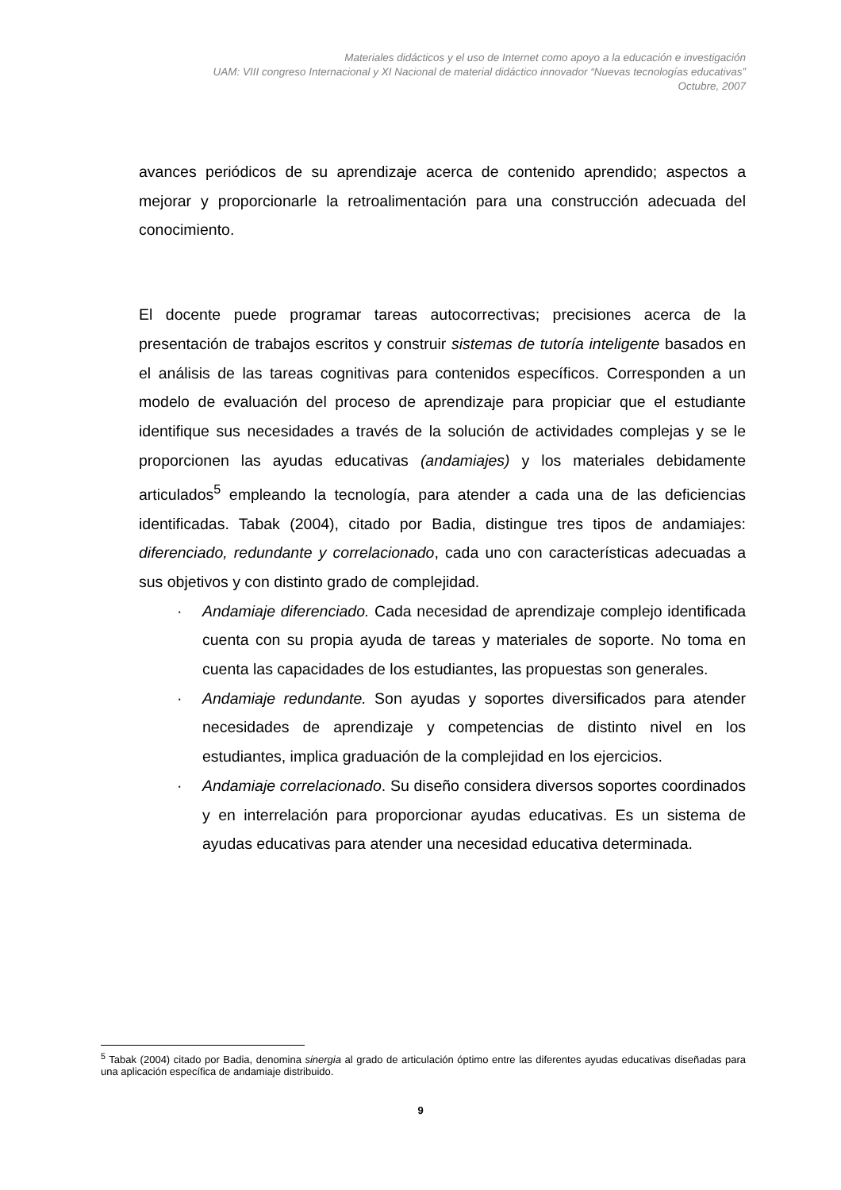Materiales didácticos y el uso de Internet como apoyo a la educación e investigación
UAM: VIII congreso Internacional y XI Nacional de material didáctico innovador “Nuevas tecnologías educativas”
Octubre, 2007
avances periódicos de su aprendizaje acerca de contenido aprendido; aspectos a mejorar y proporcionarle la retroalimentación para una construcción adecuada del conocimiento.
El docente puede programar tareas autocorrectivas; precisiones acerca de la presentación de trabajos escritos y construir sistemas de tutoría inteligente basados en el análisis de las tareas cognitivas para contenidos específicos. Corresponden a un modelo de evaluación del proceso de aprendizaje para propiciar que el estudiante identifique sus necesidades a través de la solución de actividades complejas y se le proporcionen las ayudas educativas (andamiajes) y los materiales debidamente articulados<sup>5</sup> empleando la tecnología, para atender a cada una de las deficiencias identificadas. Tabak (2004), citado por Badia, distingue tres tipos de andamiajes: diferenciado, redundante y correlacionado, cada uno con características adecuadas a sus objetivos y con distinto grado de complejidad.
· Andamiaje diferenciado. Cada necesidad de aprendizaje complejo identificada cuenta con su propia ayuda de tareas y materiales de soporte. No toma en cuenta las capacidades de los estudiantes, las propuestas son generales.
· Andamiaje redundante. Son ayudas y soportes diversificados para atender necesidades de aprendizaje y competencias de distinto nivel en los estudiantes, implica graduación de la complejidad en los ejercicios.
· Andamiaje correlacionado. Su diseño considera diversos soportes coordinados y en interrelación para proporcionar ayudas educativas. Es un sistema de ayudas educativas para atender una necesidad educativa determinada.
<sup>5</sup> Tabak (2004) citado por Badia, denomina sinergia al grado de articulación óptimo entre las diferentes ayudas educativas diseñadas para una aplicación específica de andamiaje distribuido.
9